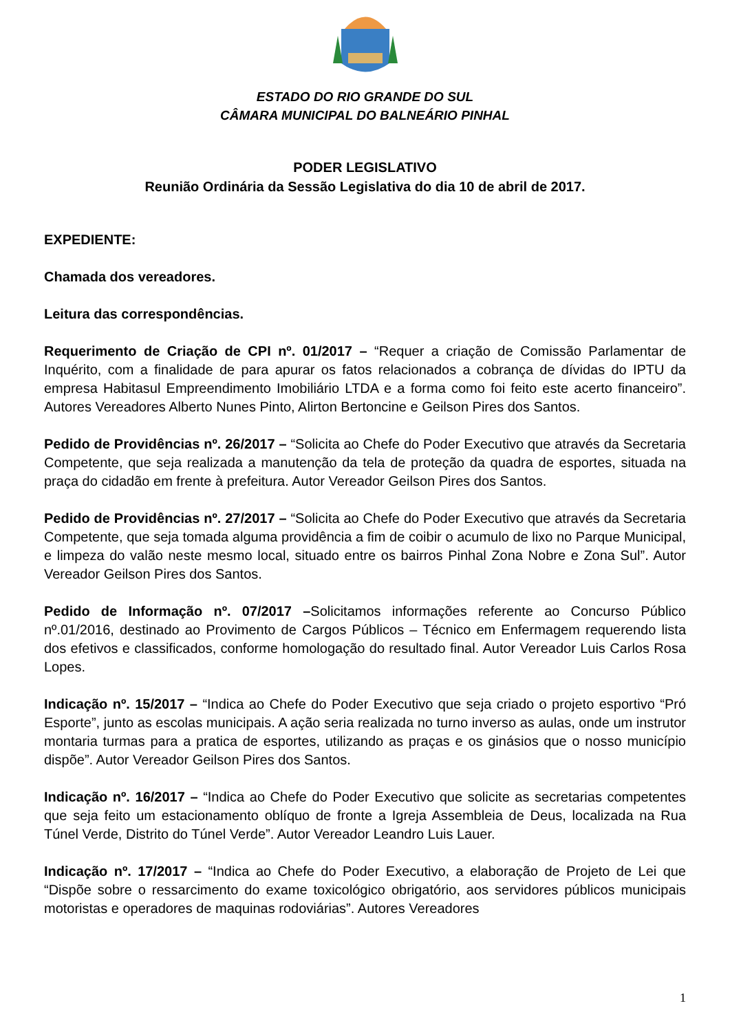ESTADO DO RIO GRANDE DO SUL
CÂMARA MUNICIPAL DO BALNEÁRIO PINHAL
PODER LEGISLATIVO
Reunião Ordinária da Sessão Legislativa do dia 10 de abril de 2017.
EXPEDIENTE:
Chamada dos vereadores.
Leitura das correspondências.
Requerimento de Criação de CPI nº. 01/2017 – “Requer a criação de Comissão Parlamentar de Inquérito, com a finalidade de para apurar os fatos relacionados a cobrança de dívidas do IPTU da empresa Habitasul Empreendimento Imobiliário LTDA e a forma como foi feito este acerto financeiro”. Autores Vereadores Alberto Nunes Pinto, Alirton Bertoncine e Geilson Pires dos Santos.
Pedido de Providências nº. 26/2017 – “Solicita ao Chefe do Poder Executivo que através da Secretaria Competente, que seja realizada a manutenção da tela de proteção da quadra de esportes, situada na praça do cidadão em frente à prefeitura. Autor Vereador Geilson Pires dos Santos.
Pedido de Providências nº. 27/2017 – “Solicita ao Chefe do Poder Executivo que através da Secretaria Competente, que seja tomada alguma providência a fim de coibir o acumulo de lixo no Parque Municipal, e limpeza do valão neste mesmo local, situado entre os bairros Pinhal Zona Nobre e Zona Sul”. Autor Vereador Geilson Pires dos Santos.
Pedido de Informação nº. 07/2017 –Solicitamos informações referente ao Concurso Público nº.01/2016, destinado ao Provimento de Cargos Públicos – Técnico em Enfermagem requerendo lista dos efetivos e classificados, conforme homologação do resultado final. Autor Vereador Luis Carlos Rosa Lopes.
Indicação nº. 15/2017 – “Indica ao Chefe do Poder Executivo que seja criado o projeto esportivo “Pró Esporte”, junto as escolas municipais. A ação seria realizada no turno inverso as aulas, onde um instrutor montaria turmas para a pratica de esportes, utilizando as praças e os ginásios que o nosso município dispõe”. Autor Vereador Geilson Pires dos Santos.
Indicação nº. 16/2017 – “Indica ao Chefe do Poder Executivo que solicite as secretarias competentes que seja feito um estacionamento oblíquo de fronte a Igreja Assembleia de Deus, localizada na Rua Túnel Verde, Distrito do Túnel Verde”. Autor Vereador Leandro Luis Lauer.
Indicação nº. 17/2017 – “Indica ao Chefe do Poder Executivo, a elaboração de Projeto de Lei que “Dispõe sobre o ressarcimento do exame toxicológico obrigatório, aos servidores públicos municipais motoristas e operadores de maquinas rodoviárias”. Autores Vereadores
1